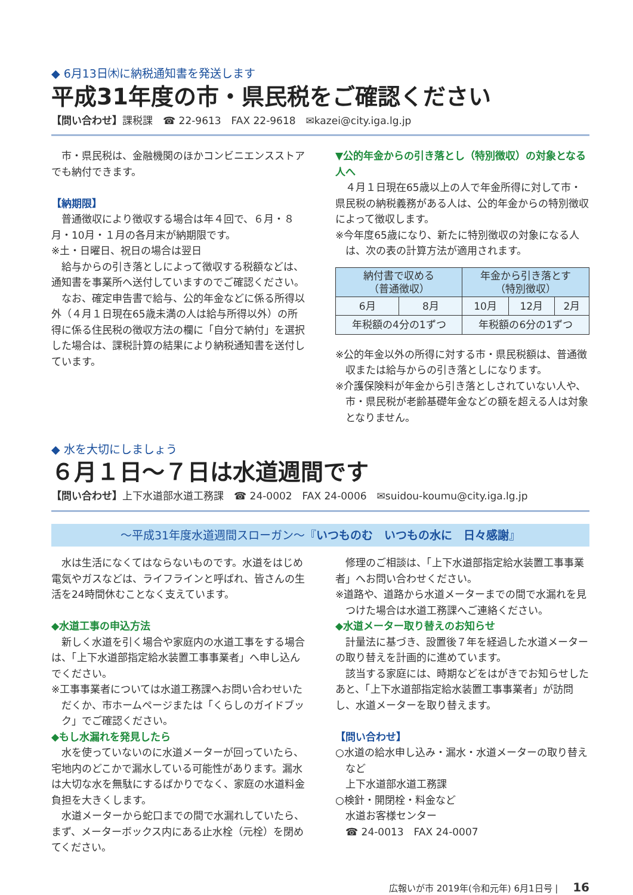◆ 6月13日㈭に納税通知書を発送します
平成31年度の市・県民税をご確認ください
【問い合わせ】課税課　☎ 22-9613　FAX 22-9618　✉kazei@city.iga.lg.jp
市・県民税は、金融機関のほかコンビニエンスストアでも納付できます。
【納期限】
普通徴収により徴収する場合は年４回で、６月・８月・10月・１月の各月末が納期限です。
※土・日曜日、祝日の場合は翌日
給与からの引き落としによって徴収する税額などは、通知書を事業所へ送付していますのでご確認ください。
なお、確定申告書で給与、公的年金などに係る所得以外（４月１日現在65歳未満の人は給与所得以外）の所得に係る住民税の徴収方法の欄に「自分で納付」を選択した場合は、課税計算の結果により納税通知書を送付しています。
▼公的年金からの引き落とし（特別徴収）の対象となる人へ
４月１日現在65歳以上の人で年金所得に対して市・県民税の納税義務がある人は、公的年金からの特別徴収によって徴収します。
※今年度65歳になり、新たに特別徴収の対象になる人は、次の表の計算方法が適用されます。
| 納付書で収める （普通徴収） | | 年金から引き落とす （特別徴収） | | |
| --- | --- | --- | --- | --- |
| 6月 | 8月 | 10月 | 12月 | 2月 |
| 年税額の4分の1ずつ | | 年税額の6分の1ずつ | | |
※公的年金以外の所得に対する市・県民税額は、普通徴収または給与からの引き落としになります。
※介護保険料が年金から引き落としされていない人や、市・県民税が老齢基礎年金などの額を超える人は対象となりません。
◆ 水を大切にしましょう
６月１日～７日は水道週間です
【問い合わせ】上下水道部水道工務課　☎ 24-0002　FAX 24-0006　✉suidou-koumu@city.iga.lg.jp
～平成31年度水道週間スローガン～『いつものむ　いつもの水に　日々感謝』
水は生活になくてはならないものです。水道をはじめ電気やガスなどは、ライフラインと呼ばれ、皆さんの生活を24時間休むことなく支えています。
◆水道工事の申込方法
新しく水道を引く場合や家庭内の水道工事をする場合は、「上下水道部指定給水装置工事事業者」へ申し込んでください。
※工事事業者については水道工務課へお問い合わせいただくか、市ホームページまたは「くらしのガイドブック」でご確認ください。
◆もし水漏れを発見したら
水を使っていないのに水道メーターが回っていたら、宅地内のどこかで漏水している可能性があります。漏水は大切な水を無駄にするばかりでなく、家庭の水道料金負担を大きくします。
水道メーターから蛇口までの間で水漏れしていたら、まず、メーターボックス内にある止水栓（元栓）を閉めてください。
修理のご相談は、「上下水道部指定給水装置工事事業者」へお問い合わせください。
※道路や、道路から水道メーターまでの間で水漏れを見つけた場合は水道工務課へご連絡ください。
◆水道メーター取り替えのお知らせ
計量法に基づき、設置後７年を経過した水道メーターの取り替えを計画的に進めています。
該当する家庭には、時期などをはがきでお知らせしたあと、「上下水道部指定給水装置工事事業者」が訪問し、水道メーターを取り替えます。
【問い合わせ】
○水道の給水申し込み・漏水・水道メーターの取り替えなど
上下水道部水道工務課
○検針・開閉栓・料金など
水道お客様センター
☎ 24-0013　FAX 24-0007
広報いが市 2019年(令和元年) 6月1日号 | 16